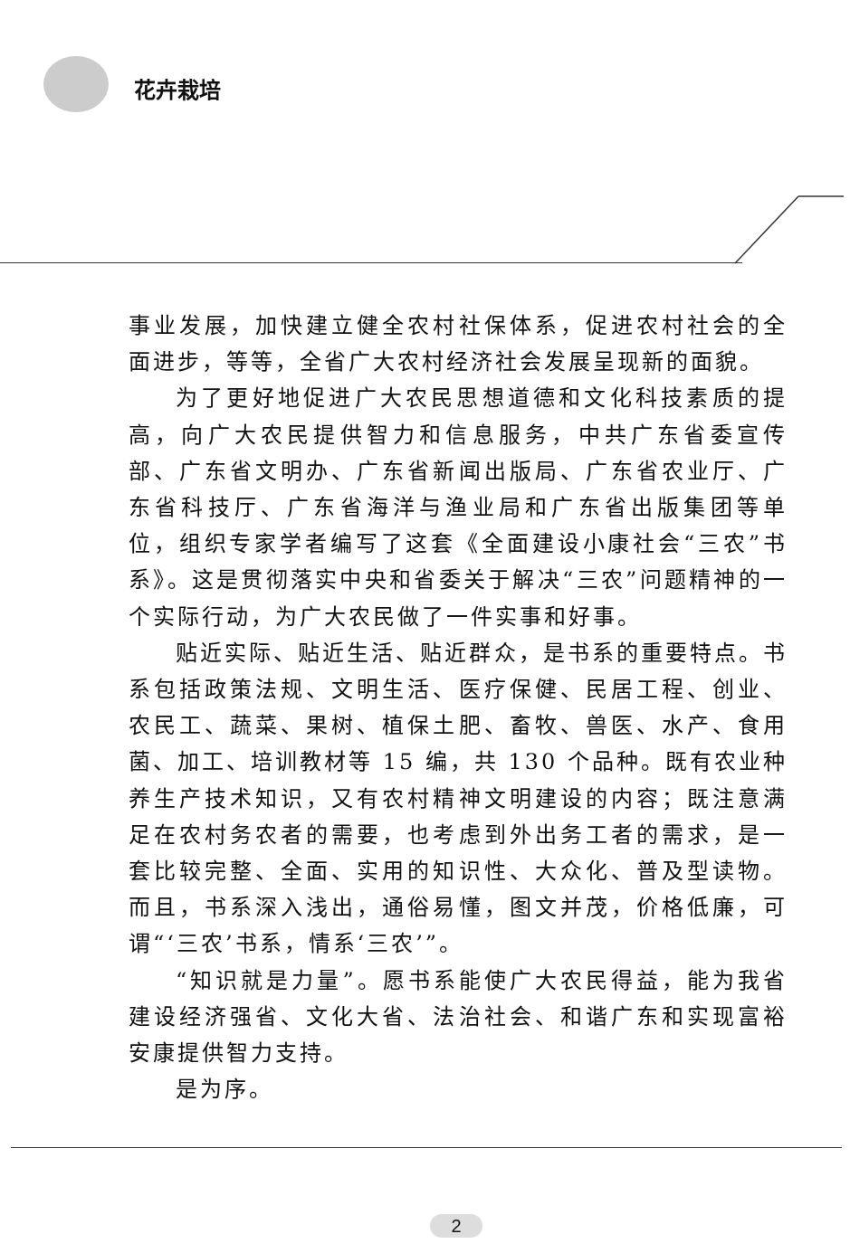花卉栽培
事业发展，加快建立健全农村社保体系，促进农村社会的全面进步，等等，全省广大农村经济社会发展呈现新的面貌。
为了更好地促进广大农民思想道德和文化科技素质的提高，向广大农民提供智力和信息服务，中共广东省委宣传部、广东省文明办、广东省新闻出版局、广东省农业厅、广东省科技厅、广东省海洋与渔业局和广东省出版集团等单位，组织专家学者编写了这套《全面建设小康社会“三农”书系》。这是贯彻落实中央和省委关于解决“三农”问题精神的一个实际行动，为广大农民做了一件实事和好事。
贴近实际、贴近生活、贴近群众，是书系的重要特点。书系包括政策法规、文明生活、医疗保健、民居工程、创业、农民工、蔬菜、果树、植保土肥、畜牧、兽医、水产、食用菌、加工、培训教材等 15 编，共 130 个品种。既有农业种养生产技术知识，又有农村精神文明建设的内容；既注意满足在农村务农者的需要，也考虑到外出务工者的需求，是一套比较完整、全面、实用的知识性、大众化、普及型读物。而且，书系深入浅出，通俗易懂，图文并茂，价格低廉，可谓“‘三农’书系，情系‘三农’”。
“知识就是力量”。愿书系能使广大农民得益，能为我省建设经济强省、文化大省、法治社会、和谐广东和实现富裕安康提供智力支持。
是为序。
2